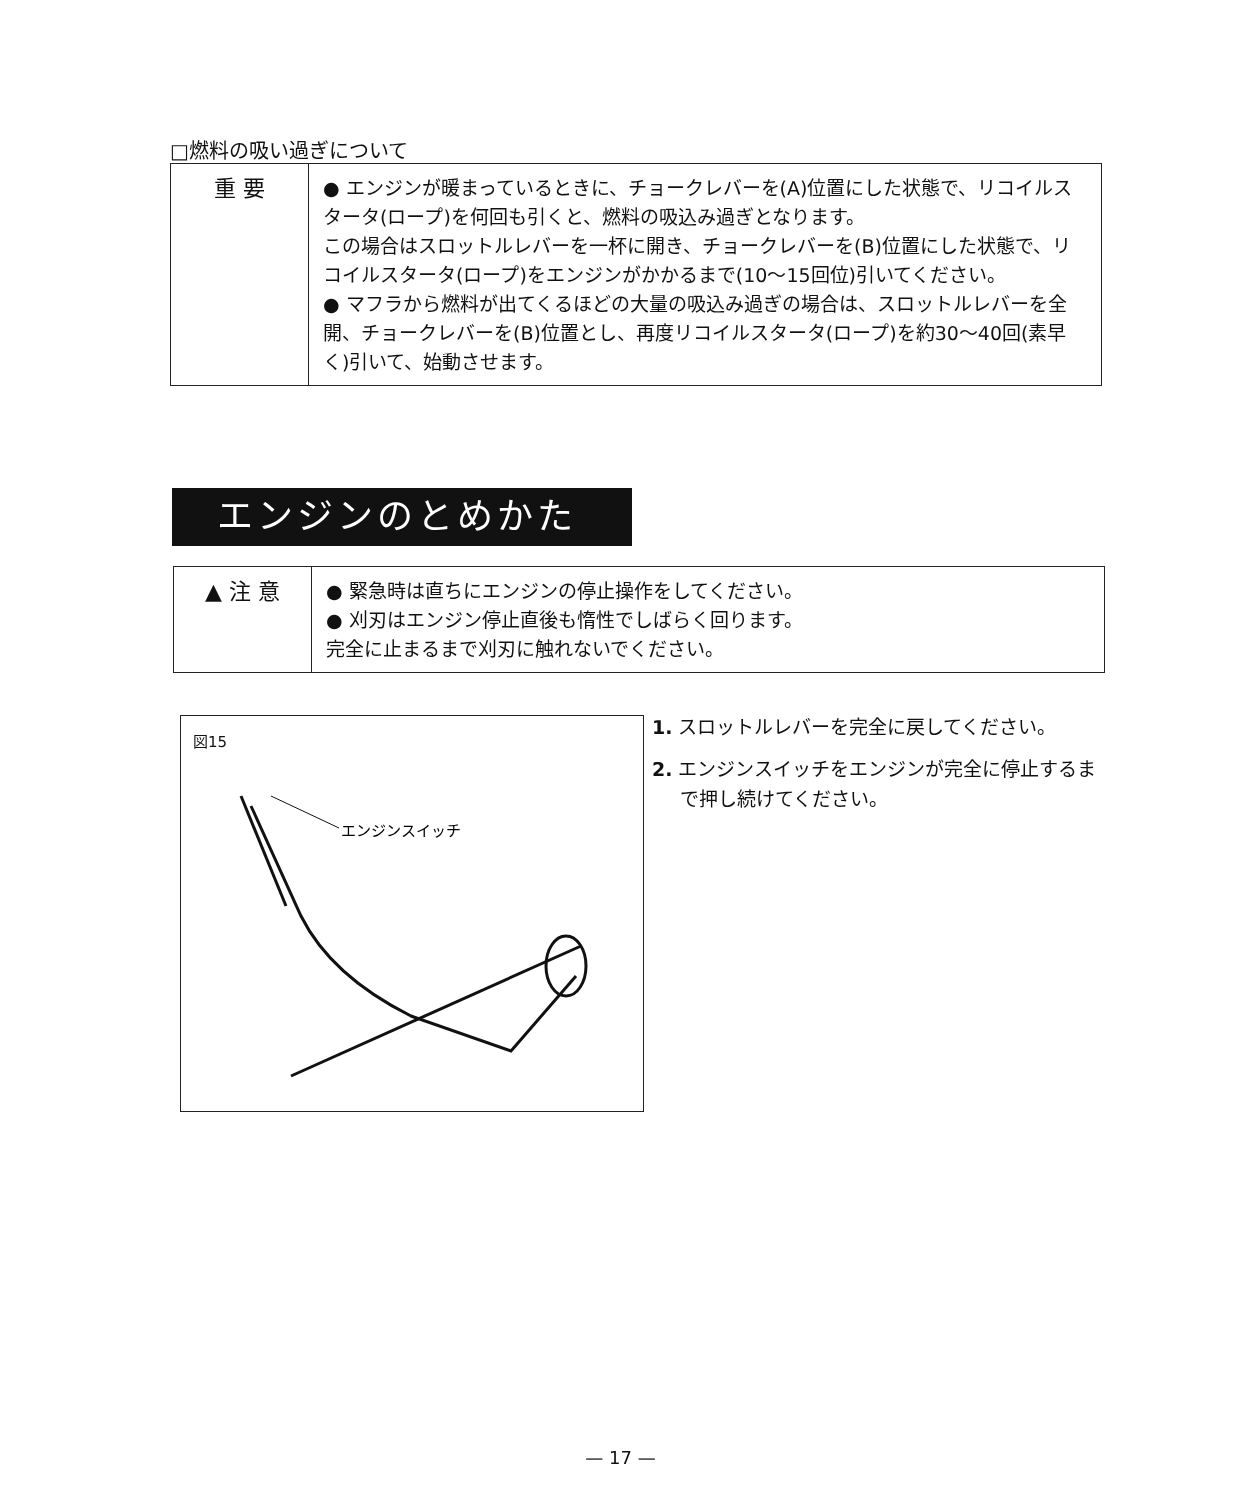□燃料の吸い過ぎについて
| 重 要 | ● エンジンが暖まっているときに、チョークレバーを(A)位置にした状態で、リコイルスタータ(ロープ)を何回も引くと、燃料の吸込み過ぎとなります。 この場合はスロットルレバーを一杯に開き、チョークレバーを(B)位置にした状態で、リコイルスタータ(ロープ)をエンジンがかかるまで(10～15回位)引いてください。 ● マフラから燃料が出てくるほどの大量の吸込み過ぎの場合は、スロットルレバーを全開、チョークレバーを(B)位置とし、再度リコイルスタータ(ロープ)を約30～40回(素早く)引いて、始動させます。 |
エンジンのとめかた
| ▲ 注 意 | ● 緊急時は直ちにエンジンの停止操作をしてください。 ● 刈刃はエンジン停止直後も惰性でしばらく回ります。 完全に止まるまで刈刃に触れないでください。 |
図15
エンジンスイッチ
1. スロットルレバーを完全に戻してください。
2. エンジンスイッチをエンジンが完全に停止するまで押し続けてください。
— 17 —